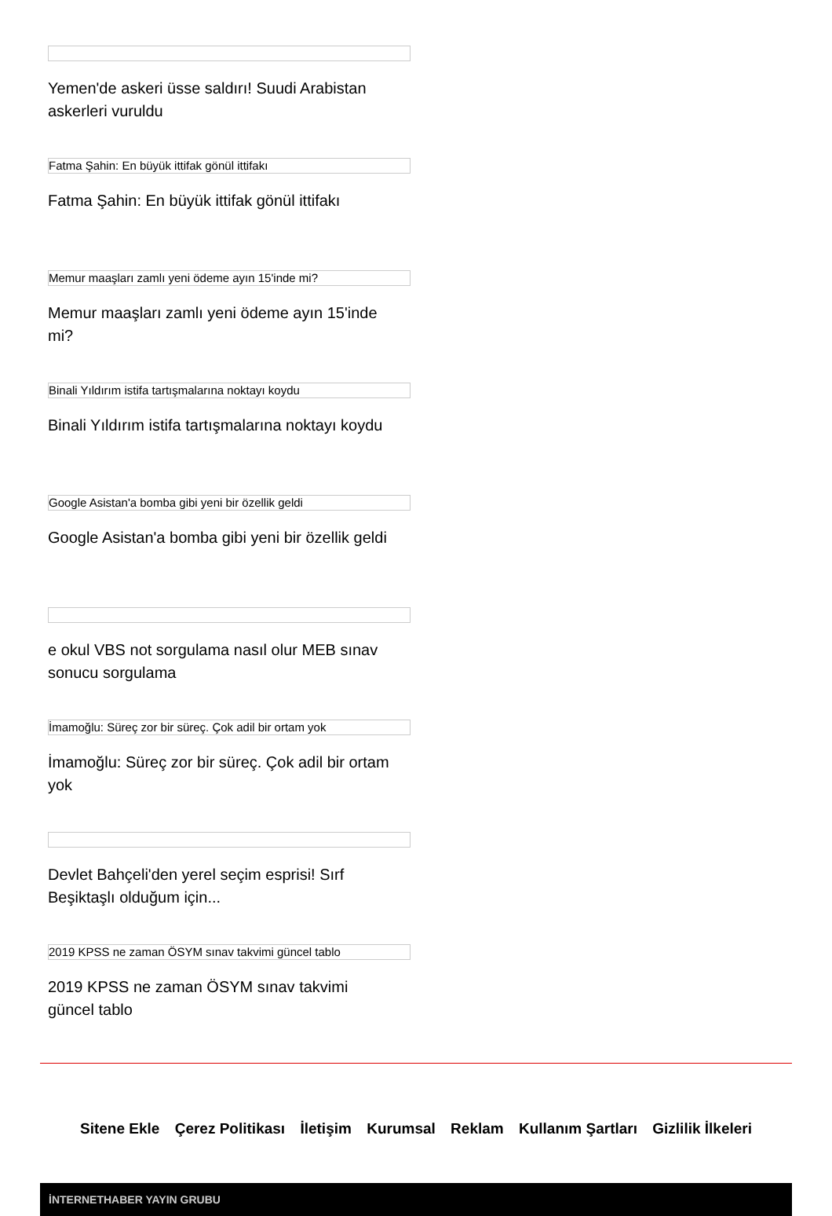Yemen'de askeri üsse saldırı! Suudi Arabistan askerleri vuruldu
Fatma Şahin: En büyük ittifak gönül ittifakı
Fatma Şahin: En büyük ittifak gönül ittifakı
Memur maaşları zamlı yeni ödeme ayın 15'inde mi?
Memur maaşları zamlı yeni ödeme ayın 15'inde mi?
Binali Yıldırım istifa tartışmalarına noktayı koydu
Binali Yıldırım istifa tartışmalarına noktayı koydu
Google Asistan'a bomba gibi yeni bir özellik geldi
Google Asistan'a bomba gibi yeni bir özellik geldi
e okul VBS not sorgulama nasıl olur MEB sınav sonucu sorgulama
İmamoğlu: Süreç zor bir süreç. Çok adil bir ortam yok
İmamoğlu: Süreç zor bir süreç. Çok adil bir ortam yok
Devlet Bahçeli'den yerel seçim esprisi! Sırf Beşiktaşlı olduğum için...
2019 KPSS ne zaman ÖSYM sınav takvimi güncel tablo
2019 KPSS ne zaman ÖSYM sınav takvimi güncel tablo
Sitene Ekle Çerez Politikası İletişim Kurumsal Reklam Kullanım Şartları Gizlilik İlkeleri
İNTERNETHABER YAYIN GRUBU